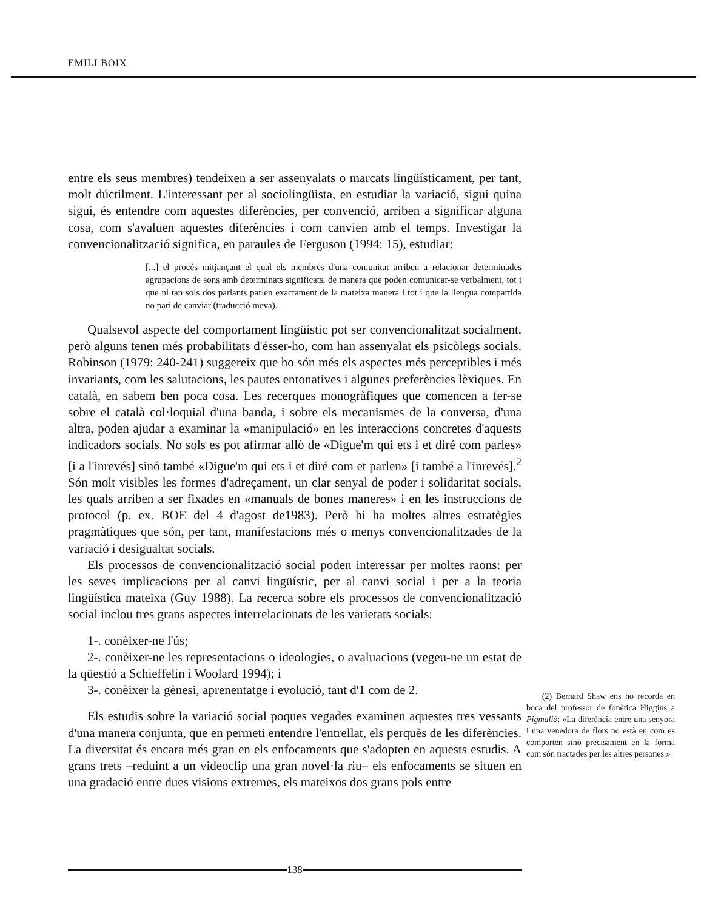EMILI BOIX
entre els seus membres) tendeixen a ser assenyalats o marcats lingüísticament, per tant, molt dúctilment. L'interessant per al sociolingüista, en estudiar la variació, sigui quina sigui, és entendre com aquestes diferències, per convenció, arriben a significar alguna cosa, com s'avaluen aquestes diferències i com canvien amb el temps. Investigar la convencionalització significa, en paraules de Ferguson (1994: 15), estudiar:
[...] el procés mitjançant el qual els membres d'una comunitat arriben a relacionar determinades agrupacions de sons amb determinats significats, de manera que poden comunicar-se verbalment, tot i que ni tan sols dos parlants parlen exactament de la mateixa manera i tot i que la llengua compartida no pari de canviar (traducció meva).
Qualsevol aspecte del comportament lingüístic pot ser convencionalitzat socialment, però alguns tenen més probabilitats d'ésser-ho, com han assenyalat els psicòlegs socials. Robinson (1979: 240-241) suggereix que ho són més els aspectes més perceptibles i més invariants, com les salutacions, les pautes entonatives i algunes preferències lèxiques. En català, en sabem ben poca cosa. Les recerques monogràfiques que comencen a fer-se sobre el català col·loquial d'una banda, i sobre els mecanismes de la conversa, d'una altra, poden ajudar a examinar la «manipulació» en les interaccions concretes d'aquests indicadors socials. No sols es pot afirmar allò de «Digue'm qui ets i et diré com parles» [i a l'inrevés] sinó també «Digue'm qui ets i et diré com et parlen» [i també a l'inrevés].<sup>2</sup> Són molt visibles les formes d'adreçament, un clar senyal de poder i solidaritat socials, les quals arriben a ser fixades en «manuals de bones maneres» i en les instruccions de protocol (p. ex. BOE del 4 d'agost de1983). Però hi ha moltes altres estratègies pragmàtiques que són, per tant, manifestacions més o menys convencionalitzades de la variació i desigualtat socials.
Els processos de convencionalització social poden interessar per moltes raons: per les seves implicacions per al canvi lingüístic, per al canvi social i per a la teoria lingüística mateixa (Guy 1988). La recerca sobre els processos de convencionalització social inclou tres grans aspectes interrelacionats de les varietats socials:
1-. conèixer-ne l'ús;
2-. conèixer-ne les representacions o ideologies, o avaluacions (vegeu-ne un estat de la qüestió a Schieffelin i Woolard 1994); i
3-. conèixer la gènesi, aprenentatge i evolució, tant d'1 com de 2.
Els estudis sobre la variació social poques vegades examinen aquestes tres vessants d'una manera conjunta, que en permeti entendre l'entrellat, els perquès de les diferències. La diversitat és encara més gran en els enfocaments que s'adopten en aquests estudis. A grans trets –reduint a un videoclip una gran novel·la riu– els enfocaments se situen en una gradació entre dues visions extremes, els mateixos dos grans pols entre
(2) Bernard Shaw ens ho recorda en boca del professor de fonètica Higgins a Pigmalió: «La diferència entre una senyora i una venedora de flors no està en com es comporten sinó precisament en la forma com són tractades per les altres persones.»
138